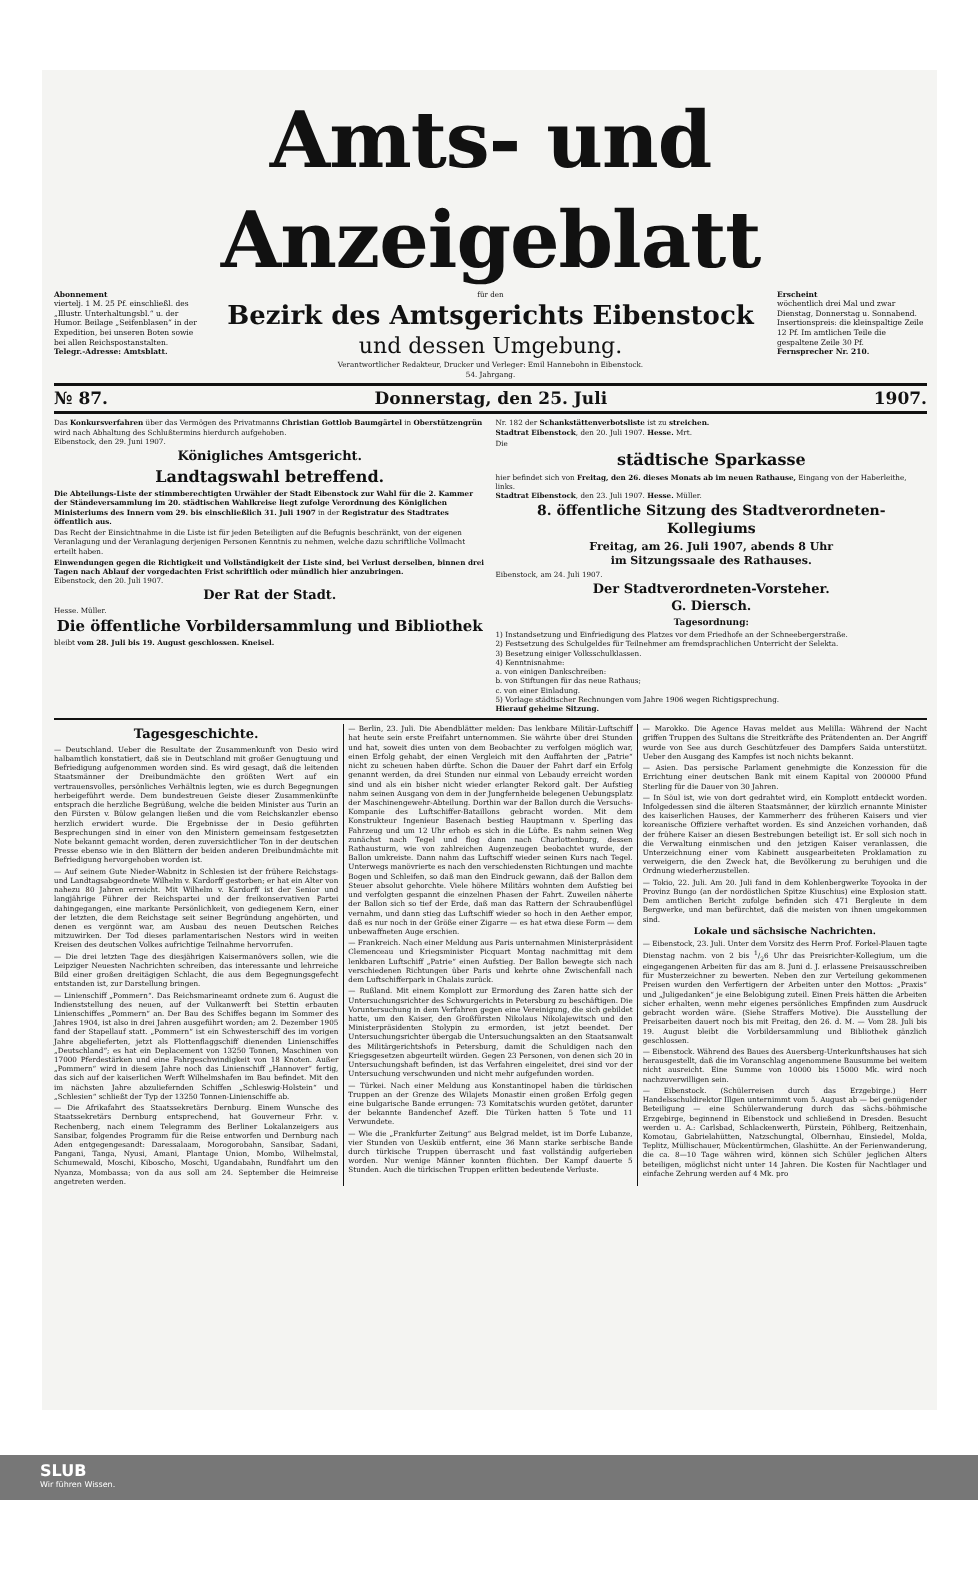Amts- und Anzeigeblatt
Abonnement
viertelj. 1 M. 25 Pf. einschließl. des „Illustr. Unterhaltungsbl.“ u. der Humor. Beilage „Seifenblasen“ in der Expedition, bei unseren Boten sowie bei allen Reichspostanstalten.
Telegr.-Adresse: Amtsblatt.
für den
Bezirk des Amtsgerichts Eibenstock
und dessen Umgebung.
Verantwortlicher Redakteur, Drucker und Verleger: Emil Hannebohn in Eibenstock.
54. Jahrgang.
Erscheint
wöchentlich drei Mal und zwar Dienstag, Donnerstag u. Sonnabend. Insertionspreis: die kleinspaltige Zeile 12 Pf. Im amtlichen Teile die gespaltene Zeile 30 Pf.
Fernsprecher Nr. 210.
№ 87. Donnerstag, den 25. Juli 1907.
Das Konkursverfahren über das Vermögen des Privatmanns Christian Gottlob Baumgärtel in Oberstützengrün wird nach Abhaltung des Schlußtermins hierdurch aufgehoben.
Eibenstock, den 29. Juni 1907.
Königliches Amtsgericht.
Landtagswahl betreffend.
Die Abteilungs-Liste der stimmberechtigten Urwähler der Stadt Eibenstock zur Wahl für die 2. Kammer der Ständeversammlung im 20. städtischen Wahlkreise liegt zufolge Verordnung des Königlichen Ministeriums des Innern vom 29. bis einschließlich 31. Juli 1907 in der Registratur des Stadtrates öffentlich aus.
Das Recht der Einsichtnahme in die Liste ist für jeden Beteiligten auf die Befugnis beschränkt, von der eigenen Veranlagung und der Veranlagung derjenigen Personen Kenntnis zu nehmen, welche dazu schriftliche Vollmacht erteilt haben.
Einwendungen gegen die Richtigkeit und Vollständigkeit der Liste sind, bei Verlust derselben, binnen drei Tagen nach Ablauf der vorgedachten Frist schriftlich oder mündlich hier anzubringen.
Eibenstock, den 20. Juli 1907.
Der Rat der Stadt.
Hesse. Müller.
Die öffentliche Vorbildersammlung und Bibliothek
bleibt vom 28. Juli bis 19. August geschlossen. Kneisel.
Nr. 182 der Schankstättenverbotsliste ist zu streichen.
Stadtrat Eibenstock, den 20. Juli 1907. Hesse. Mrt.
Die
städtische Sparkasse
hier befindet sich von Freitag, den 26. dieses Monats ab im neuen Rathause, Eingang von der Haberleithe, links.
Stadtrat Eibenstock, den 23. Juli 1907. Hesse. Müller.
8. öffentliche Sitzung des Stadtverordneten-Kollegiums
Freitag, am 26. Juli 1907, abends 8 Uhr
im Sitzungssaale des Rathauses.
Eibenstock, am 24. Juli 1907.
Der Stadtverordneten-Vorsteher.
G. Diersch.
Tagesordnung:
1) Instandsetzung und Einfriedigung des Platzes vor dem Friedhofe an der Schneebergerstraße.
2) Festsetzung des Schulgeldes für Teilnehmer am fremdsprachlichen Unterricht der Selekta.
3) Besetzung einiger Volksschulklassen.
4) Kenntnisnahme:
a. von einigen Dankschreiben:
b. von Stiftungen für das neue Rathaus;
c. von einer Einladung.
5) Vorlage städtischer Rechnungen vom Jahre 1906 wegen Richtigsprechung.
Hierauf geheime Sitzung.
Tagesgeschichte.
— Deutschland. Ueber die Resultate der Zusammenkunft von Desio wird halbamtlich konstatiert, daß sie in Deutschland mit großer Genugtuung und Befriedigung aufgenommen worden sind. Es wird gesagt, daß die leitenden Staatsmänner der Dreibundmächte den größten Wert auf ein vertrauensvolles, persönliches Verhältnis legten, wie es durch Begegnungen herbeigeführt werde. Dem bundestreuen Geiste dieser Zusammenkünfte entsprach die herzliche Begrüßung, welche die beiden Minister aus Turin an den Fürsten v. Bülow gelangen ließen und die vom Reichskanzler ebenso herzlich erwidert wurde. Die Ergebnisse der in Desio geführten Besprechungen sind in einer von den Ministern gemeinsam festgesetzten Note bekannt gemacht worden, deren zuversichtlicher Ton in der deutschen Presse ebenso wie in den Blättern der beiden anderen Dreibundmächte mit Befriedigung hervorgehoben worden ist.
— Auf seinem Gute Nieder-Wabnitz in Schlesien ist der frühere Reichstags- und Landtagsabgeordnete Wilhelm v. Kardorff gestorben; er hat ein Alter von nahezu 80 Jahren erreicht. Mit Wilhelm v. Kardorff ist der Senior und langjährige Führer der Reichspartei und der freikonservativen Partei dahingegangen, eine markante Persönlichkeit, von gediegenem Kern, einer der letzten, die dem Reichstage seit seiner Begründung angehörten, und denen es vergönnt war, am Ausbau des neuen Deutschen Reiches mitzuwirken. Der Tod dieses parlamentarischen Nestors wird in weiten Kreisen des deutschen Volkes aufrichtige Teilnahme hervorrufen.
— Die drei letzten Tage des diesjährigen Kaisermanövers sollen, wie die Leipziger Neuesten Nachrichten schreiben, das interessante und lehrreiche Bild einer großen dreitägigen Schlacht, die aus dem Begegnungsgefecht entstanden ist, zur Darstellung bringen.
— Linienschiff „Pommern“. Das Reichsmarineamt ordnete zum 6. August die Indienststellung des neuen, auf der Vulkanwerft bei Stettin erbauten Linienschiffes „Pommern“ an. Der Bau des Schiffes begann im Sommer des Jahres 1904, ist also in drei Jahren ausgeführt worden; am 2. Dezember 1905 fand der Stapellauf statt. „Pommern“ ist ein Schwesterschiff des im vorigen Jahre abgelieferten, jetzt als Flottenflaggschiff dienenden Linienschiffes „Deutschland“; es hat ein Deplacement von 13250 Tonnen, Maschinen von 17000 Pferdestärken und eine Fahrgeschwindigkeit von 18 Knoten. Außer „Pommern“ wird in diesem Jahre noch das Linienschiff „Hannover“ fertig, das sich auf der kaiserlichen Werft Wilhelmshafen im Bau befindet. Mit den im nächsten Jahre abzuliefernden Schiffen „Schleswig-Holstein“ und „Schlesien“ schließt der Typ der 13250 Tonnen-Linienschiffe ab.
— Die Afrikafahrt des Staatssekretärs Dernburg. Einem Wunsche des Staatssekretärs Dernburg entsprechend, hat Gouverneur Frhr. v. Rechenberg, nach einem Telegramm des Berliner Lokalanzeigers aus Sansibar, folgendes Programm für die Reise entworfen und Dernburg nach Aden entgegengesandt: Daressalaam, Morogorobahn, Sansibar, Sadani, Pangani, Tanga, Nyusi, Amani, Plantage Union, Mombo, Wilhelmstal, Schumewald, Moschi, Kiboscho, Moschi, Ugandabahn, Rundfahrt um den Nyanza, Mombassa; von da aus soll am 24. September die Heimreise angetreten werden.
— Berlin, 23. Juli. Die Abendblätter melden: Das lenkbare Militär-Luftschiff hat heute sein erste Freifahrt unternommen. Sie währte über drei Stunden und hat, soweit dies unten von dem Beobachter zu verfolgen möglich war, einen Erfolg gehabt, der einen Vergleich mit den Auffahrten der „Patrie“ nicht zu scheuen haben dürfte. Schon die Dauer der Fahrt darf ein Erfolg genannt werden, da drei Stunden nur einmal von Lebaudy erreicht worden sind und als ein bisher nicht wieder erlangter Rekord galt. Der Aufstieg nahm seinen Ausgang von dem in der Jungfernheide belegenen Uebungsplatz der Maschinengewehr-Abteilung. Dorthin war der Ballon durch die Versuchs-Kompanie des Luftschiffer-Bataillons gebracht worden. Mit dem Konstrukteur Ingenieur Basenach bestieg Hauptmann v. Sperling das Fahrzeug und um 12 Uhr erhob es sich in die Lüfte. Es nahm seinen Weg zunächst nach Tegel und flog dann nach Charlottenburg, dessen Rathausturm, wie von zahlreichen Augenzeugen beobachtet wurde, der Ballon umkreiste. Dann nahm das Luftschiff wieder seinen Kurs nach Tegel. Unterwegs manövrierte es nach den verschiedensten Richtungen und machte Bogen und Schleifen, so daß man den Eindruck gewann, daß der Ballon dem Steuer absolut gehorchte. Viele höhere Militärs wohnten dem Aufstieg bei und verfolgten gespannt die einzelnen Phasen der Fahrt. Zuweilen näherte der Ballon sich so tief der Erde, daß man das Rattern der Schraubenflügel vernahm, und dann stieg das Luftschiff wieder so hoch in den Aether empor, daß es nur noch in der Größe einer Zigarre — es hat etwa diese Form — dem unbewaffneten Auge erschien.
— Frankreich. Nach einer Meldung aus Paris unternahmen Ministerpräsident Clemenceau und Kriegsminister Picquart Montag nachmittag mit dem lenkbaren Luftschiff „Patrie“ einen Aufstieg. Der Ballon bewegte sich nach verschiedenen Richtungen über Paris und kehrte ohne Zwischenfall nach dem Luftschifferpark in Chalais zurück.
— Rußland. Mit einem Komplott zur Ermordung des Zaren hatte sich der Untersuchungsrichter des Schwurgerichts in Petersburg zu beschäftigen. Die Voruntersuchung in dem Verfahren gegen eine Vereinigung, die sich gebildet hatte, um den Kaiser, den Großfürsten Nikolaus Nikolajewitsch und den Ministerpräsidenten Stolypin zu ermorden, ist jetzt beendet. Der Untersuchungsrichter übergab die Untersuchungsakten an den Staatsanwalt des Militärgerichtshofs in Petersburg, damit die Schuldigen nach den Kriegsgesetzen abgeurteilt würden. Gegen 23 Personen, von denen sich 20 in Untersuchungshaft befinden, ist das Verfahren eingeleitet, drei sind vor der Untersuchung verschwunden und nicht mehr aufgefunden worden.
— Türkei. Nach einer Meldung aus Konstantinopel haben die türkischen Truppen an der Grenze des Wilajets Monastir einen großen Erfolg gegen eine bulgarische Bande errungen: 73 Komitatschis wurden getötet, darunter der bekannte Bandenchef Azeff. Die Türken hatten 5 Tote und 11 Verwundete.
— Wie die „Frankfurter Zeitung“ aus Belgrad meldet, ist im Dorfe Lubanze, vier Stunden von Uesküb entfernt, eine 36 Mann starke serbische Bande durch türkische Truppen überrascht und fast vollständig aufgerieben worden. Nur wenige Männer konnten flüchten. Der Kampf dauerte 5 Stunden. Auch die türkischen Truppen erlitten bedeutende Verluste.
— Marokko. Die Agence Havas meldet aus Melilla: Während der Nacht griffen Truppen des Sultans die Streitkräfte des Prätendenten an. Der Angriff wurde von See aus durch Geschützfeuer des Dampfers Saida unterstützt. Ueber den Ausgang des Kampfes ist noch nichts bekannt.
— Asien. Das persische Parlament genehmigte die Konzession für die Errichtung einer deutschen Bank mit einem Kapital von 200000 Pfund Sterling für die Dauer von 30 Jahren.
— In Söul ist, wie von dort gedrahtet wird, ein Komplott entdeckt worden. Infolgedessen sind die älteren Staatsmänner, der kürzlich ernannte Minister des kaiserlichen Hauses, der Kammerherr des früheren Kaisers und vier koreanische Offiziere verhaftet worden. Es sind Anzeichen vorhanden, daß der frühere Kaiser an diesen Bestrebungen beteiligt ist. Er soll sich noch in die Verwaltung einmischen und den jetzigen Kaiser veranlassen, die Unterzeichnung einer vom Kabinett ausgearbeiteten Proklamation zu verweigern, die den Zweck hat, die Bevölkerung zu beruhigen und die Ordnung wiederherzustellen.
— Tokio, 22. Juli. Am 20. Juli fand in dem Kohlenbergwerke Toyooka in der Provinz Bungo (an der nordöstlichen Spitze Kiuschius) eine Explosion statt. Dem amtlichen Bericht zufolge befinden sich 471 Bergleute in dem Bergwerke, und man befürchtet, daß die meisten von ihnen umgekommen sind.
Lokale und sächsische Nachrichten.
— Eibenstock, 23. Juli. Unter dem Vorsitz des Herrn Prof. Forkel-Plauen tagte Dienstag nachm. von 2 bis 1/26 Uhr das Preisrichter-Kollegium, um die eingegangenen Arbeiten für das am 8. Juni d. J. erlassene Preisausschreiben für Musterzeichner zu bewerten. Neben den zur Verteilung gekommenen Preisen wurden den Verfertigern der Arbeiten unter den Mottos: „Praxis“ und „Juligedanken“ je eine Belobigung zuteil. Einen Preis hätten die Arbeiten sicher erhalten, wenn mehr eigenes persönliches Empfinden zum Ausdruck gebracht worden wäre. (Siehe Straffers Motive). Die Ausstellung der Preisarbeiten dauert noch bis mit Freitag, den 26. d. M. — Vom 28. Juli bis 19. August bleibt die Vorbildersammlung und Bibliothek gänzlich geschlossen.
— Eibenstock. Während des Baues des Auersberg-Unterkunftshauses hat sich herausgestellt, daß die im Voranschlag angenommene Bausumme bei weitem nicht ausreicht. Eine Summe von 10000 bis 15000 Mk. wird noch nachzuverwilligen sein.
— Eibenstock. (Schülerreisen durch das Erzgebirge.) Herr Handelsschuldirektor Illgen unternimmt vom 5. August ab — bei genügender Beteiligung — eine Schülerwanderung durch das sächs.-böhmische Erzgebirge, beginnend in Eibenstock und schließend in Dresden. Besucht werden u. A.: Carlsbad, Schlackenwerth, Pürstein, Pöhlberg, Reitzenhain, Komotau, Gabrielahütten, Natzschungtal, Olbernhau, Einsiedel, Molda, Teplitz, Müllischauer, Mückentürmchen, Glashütte. An der Ferienwanderung, die ca. 8—10 Tage währen wird, können sich Schüler jeglichen Alters beteiligen, möglichst nicht unter 14 Jahren. Die Kosten für Nachtlager und einfache Zehrung werden auf 4 Mk. pro
SLUB
Wir führen Wissen.